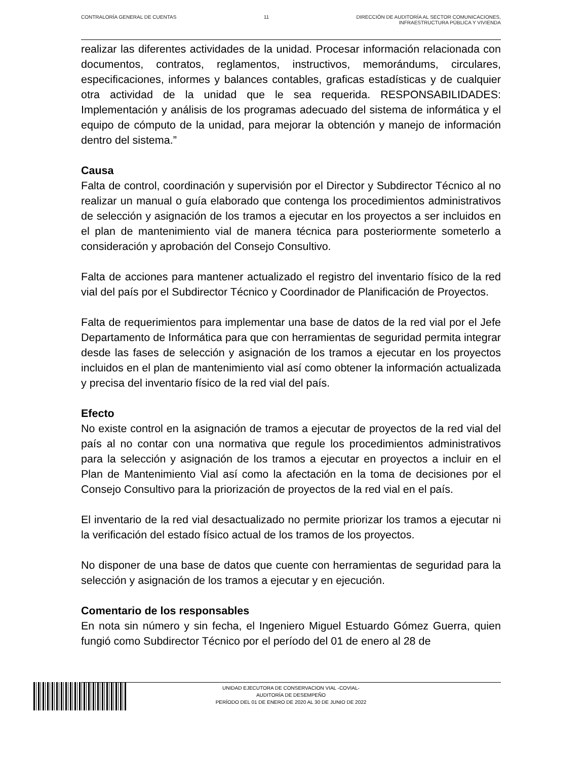CONTRALORÍA GENERAL DE CUENTAS 11 DIRECCIÓN DE AUDITORÍA AL SECTOR COMUNICACIONES,
INFRAESTRUCTURA PÚBLICA Y VIVIENDA
realizar las diferentes actividades de la unidad. Procesar información relacionada con documentos, contratos, reglamentos, instructivos, memorándums, circulares, especificaciones, informes y balances contables, graficas estadísticas y de cualquier otra actividad de la unidad que le sea requerida. RESPONSABILIDADES: Implementación y análisis de los programas adecuado del sistema de informática y el equipo de cómputo de la unidad, para mejorar la obtención y manejo de información dentro del sistema.”
Causa
Falta de control, coordinación y supervisión por el Director y Subdirector Técnico al no realizar un manual o guía elaborado que contenga los procedimientos administrativos de selección y asignación de los tramos a ejecutar en los proyectos a ser incluidos en el plan de mantenimiento vial de manera técnica para posteriormente someterlo a consideración y aprobación del Consejo Consultivo.
Falta de acciones para mantener actualizado el registro del inventario físico de la red vial del país por el Subdirector Técnico y Coordinador de Planificación de Proyectos.
Falta de requerimientos para implementar una base de datos de la red vial por el Jefe Departamento de Informática para que con herramientas de seguridad permita integrar desde las fases de selección y asignación de los tramos a ejecutar en los proyectos incluidos en el plan de mantenimiento vial así como obtener la información actualizada y precisa del inventario físico de la red vial del país.
Efecto
No existe control en la asignación de tramos a ejecutar de proyectos de la red vial del país al no contar con una normativa que regule los procedimientos administrativos para la selección y asignación de los tramos a ejecutar en proyectos a incluir en el Plan de Mantenimiento Vial así como la afectación en la toma de decisiones por el Consejo Consultivo para la priorización de proyectos de la red vial en el país.
El inventario de la red vial desactualizado no permite priorizar los tramos a ejecutar ni la verificación del estado físico actual de los tramos de los proyectos.
No disponer de una base de datos que cuente con herramientas de seguridad para la selección y asignación de los tramos a ejecutar y en ejecución.
Comentario de los responsables
En nota sin número y sin fecha, el Ingeniero Miguel Estuardo Gómez Guerra, quien fungió como Subdirector Técnico por el período del 01 de enero al 28 de
UNIDAD EJECUTORA DE CONSERVACION VIAL -COVIAL-
AUDITORÍA DE DESEMPEÑO
PERÍODO DEL 01 DE ENERO DE 2020 AL 30 DE JUNIO DE 2022